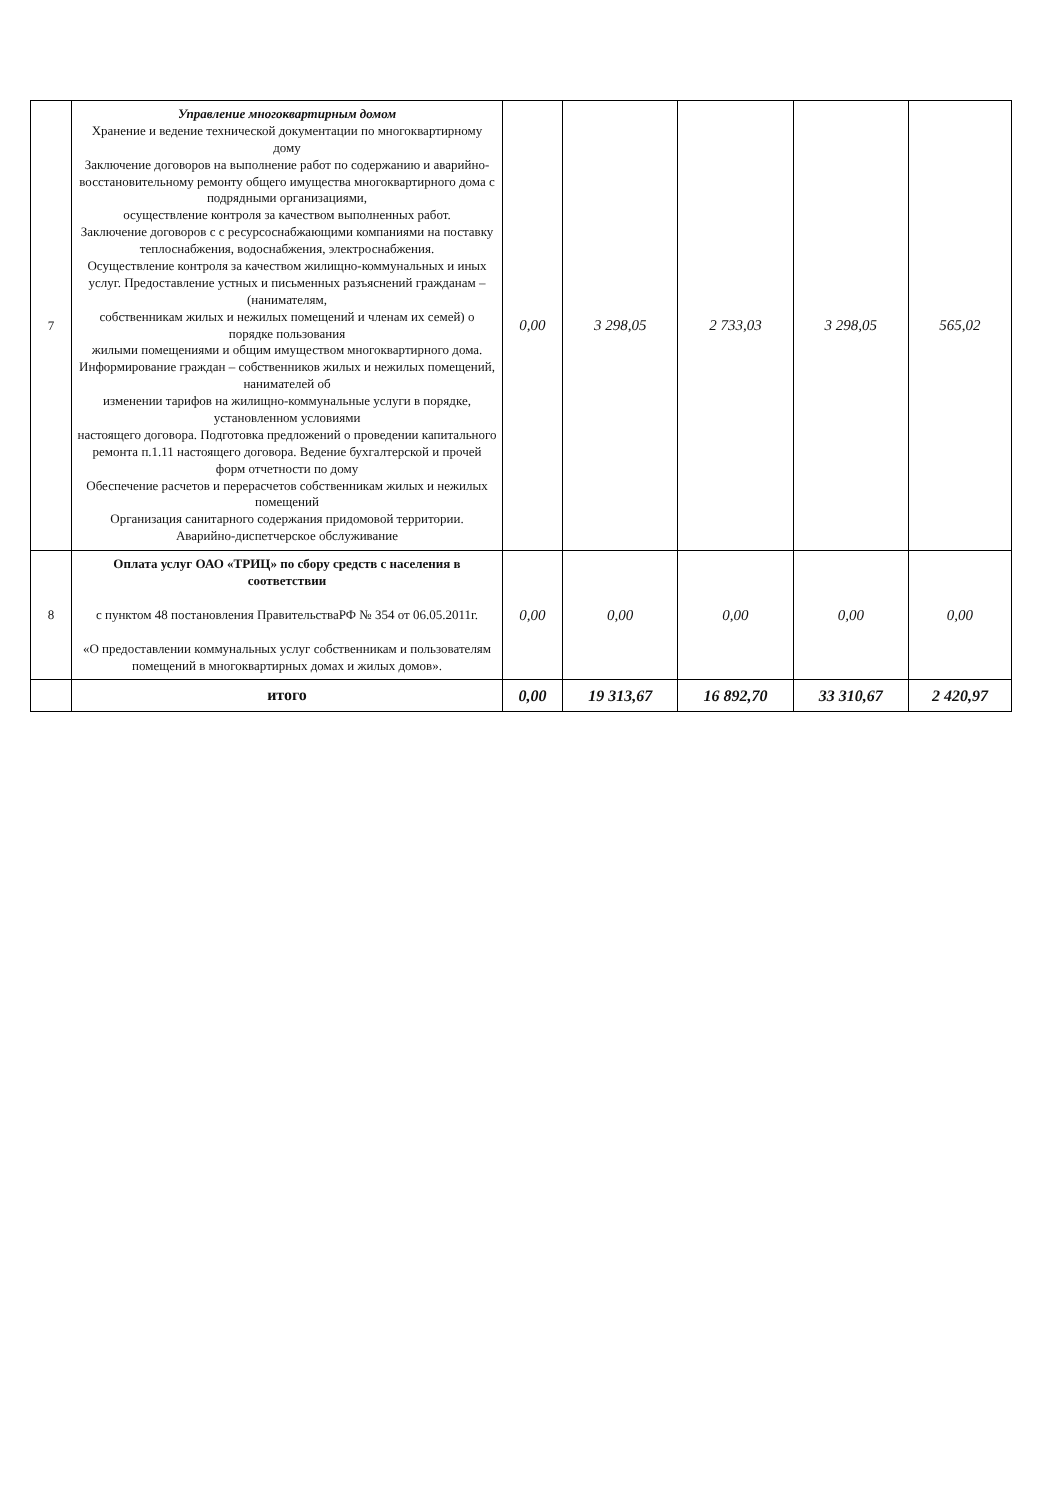| 7 | Управление многоквартирным домом Хранение и ведение технической документации по многоквартирному дому Заключение договоров на выполнение работ по содержанию и аварийно-восстановительному ремонту общего имущества многоквартирного дома с подрядными организациями, осуществление контроля за качеством выполненных работ. Заключение договоров с с ресурсоснабжающими компаниями на поставку теплоснабжения, водоснабжения, электроснабжения. Осуществление контроля за качеством жилищно-коммунальных и иных услуг. Предоставление устных и письменных разъяснений гражданам – (нанимателям, собственникам жилых и нежилых помещений и членам их семей) о порядке пользования жилыми помещениями и общим имуществом многоквартирного дома. Информирование граждан – собственников жилых и нежилых помещений, нанимателей об изменении тарифов на жилищно-коммунальные услуги в порядке, установленном условиями настоящего договора. Подготовка предложений о проведении капитального ремонта п.1.11 настоящего договора. Ведение бухгалтерской и прочей форм отчетности по дому Обеспечение расчетов и перерасчетов собственникам жилых и нежилых помещений Организация санитарного содержания придомовой территории. Аварийно-диспетчерское обслуживание | 0,00 | 3 298,05 | 2 733,03 | 3 298,05 | 565,02 |
| 8 | Оплата услуг ОАО «ТРИЦ» по сбору средств с населения в соответствии с пунктом 48 постановления ПравительстваРФ № 354 от 06.05.2011г. «О предоставлении коммунальных услуг собственникам и пользователям помещений в многоквартирных домах и жилых домов». | 0,00 | 0,00 | 0,00 | 0,00 | 0,00 |
| | итого | 0,00 | 19 313,67 | 16 892,70 | 33 310,67 | 2 420,97 |